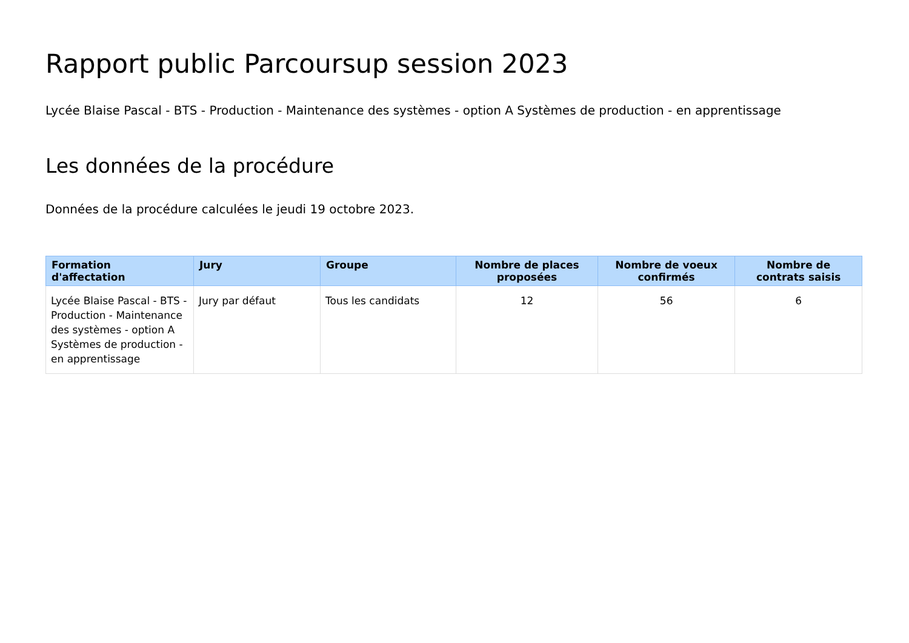Rapport public Parcoursup session 2023
Lycée Blaise Pascal - BTS - Production - Maintenance des systèmes - option A Systèmes de production - en apprentissage
Les données de la procédure
Données de la procédure calculées le jeudi 19 octobre 2023.
| Formation d'affectation | Jury | Groupe | Nombre de places proposées | Nombre de voeux confirmés | Nombre de contrats saisis |
| --- | --- | --- | --- | --- | --- |
| Lycée Blaise Pascal - BTS - Production - Maintenance des systèmes - option A Systèmes de production - en apprentissage | Jury par défaut | Tous les candidats | 12 | 56 | 6 |